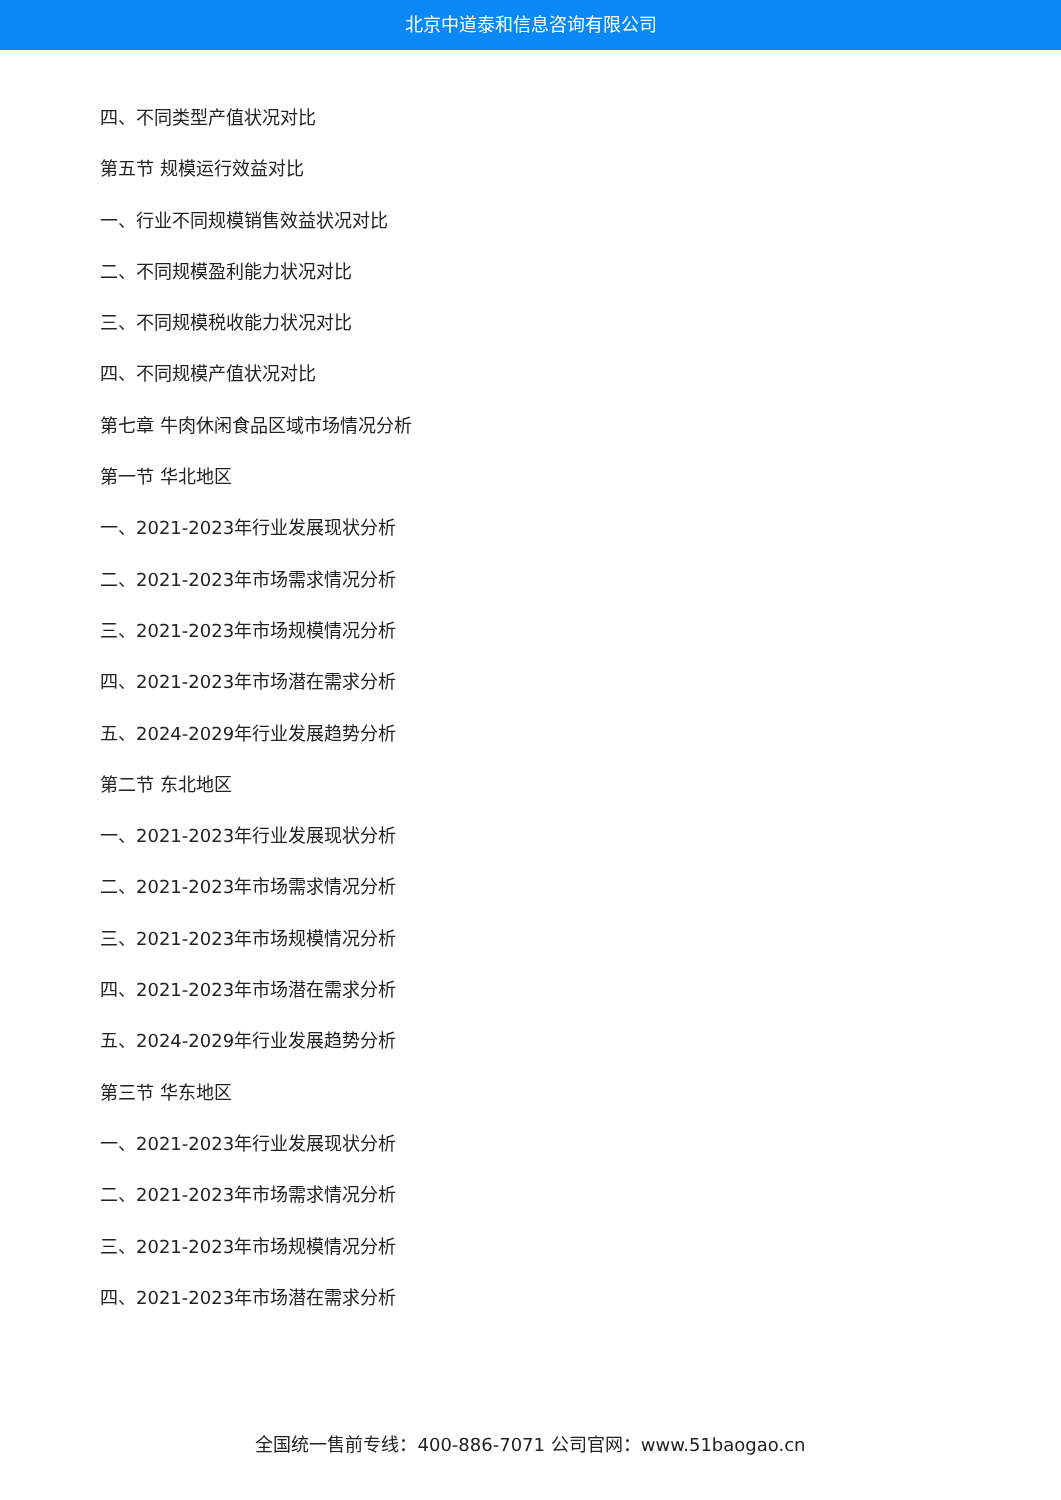北京中道泰和信息咨询有限公司
四、不同类型产值状况对比
第五节 规模运行效益对比
一、行业不同规模销售效益状况对比
二、不同规模盈利能力状况对比
三、不同规模税收能力状况对比
四、不同规模产值状况对比
第七章 牛肉休闲食品区域市场情况分析
第一节 华北地区
一、2021-2023年行业发展现状分析
二、2021-2023年市场需求情况分析
三、2021-2023年市场规模情况分析
四、2021-2023年市场潜在需求分析
五、2024-2029年行业发展趋势分析
第二节 东北地区
一、2021-2023年行业发展现状分析
二、2021-2023年市场需求情况分析
三、2021-2023年市场规模情况分析
四、2021-2023年市场潜在需求分析
五、2024-2029年行业发展趋势分析
第三节 华东地区
一、2021-2023年行业发展现状分析
二、2021-2023年市场需求情况分析
三、2021-2023年市场规模情况分析
四、2021-2023年市场潜在需求分析
全国统一售前专线：400-886-7071 公司官网：www.51baogao.cn